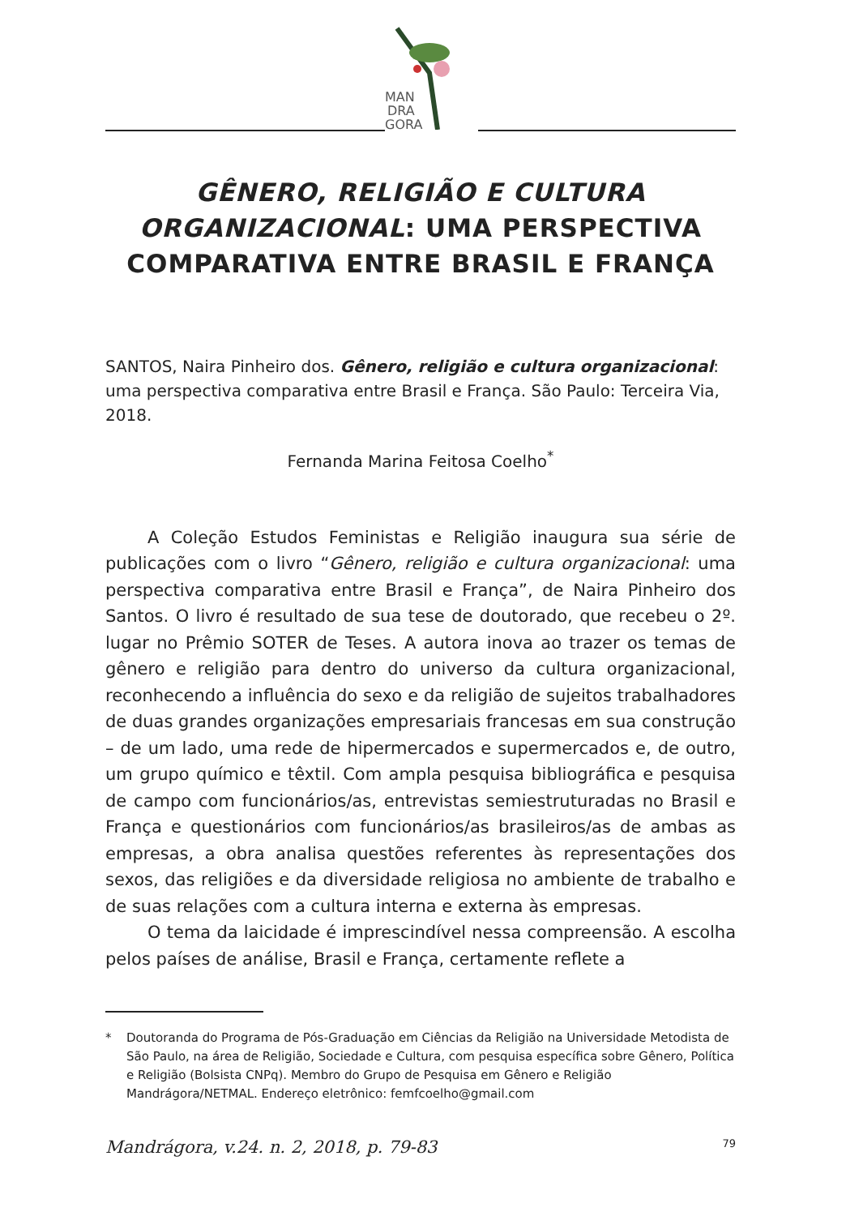MAN
DRA
GORA
GÊNERO, RELIGIÃO E CULTURA ORGANIZACIONAL: UMA PERSPECTIVA COMPARATIVA ENTRE BRASIL E FRANÇA
SANTOS, Naira Pinheiro dos. Gênero, religião e cultura organizacional: uma perspectiva comparativa entre Brasil e França. São Paulo: Terceira Via, 2018.
Fernanda Marina Feitosa Coelho<sup>*</sup>
A Coleção Estudos Feministas e Religião inaugura sua série de publicações com o livro “Gênero, religião e cultura organizacional: uma perspectiva comparativa entre Brasil e França”, de Naira Pinheiro dos Santos. O livro é resultado de sua tese de doutorado, que recebeu o 2º. lugar no Prêmio SOTER de Teses. A autora inova ao trazer os temas de gênero e religião para dentro do universo da cultura organizacional, reconhecendo a influência do sexo e da religião de sujeitos trabalhadores de duas grandes organizações empresariais francesas em sua construção – de um lado, uma rede de hipermercados e supermercados e, de outro, um grupo químico e têxtil. Com ampla pesquisa bibliográfica e pesquisa de campo com funcionários/as, entrevistas semiestruturadas no Brasil e França e questionários com funcionários/as brasileiros/as de ambas as empresas, a obra analisa questões referentes às representações dos sexos, das religiões e da diversidade religiosa no ambiente de trabalho e de suas relações com a cultura interna e externa às empresas.
O tema da laicidade é imprescindível nessa compreensão. A escolha pelos países de análise, Brasil e França, certamente reflete a
* Doutoranda do Programa de Pós-Graduação em Ciências da Religião na Universidade Metodista de São Paulo, na área de Religião, Sociedade e Cultura, com pesquisa específica sobre Gênero, Política e Religião (Bolsista CNPq). Membro do Grupo de Pesquisa em Gênero e Religião Mandrágora/NETMAL. Endereço eletrônico: femfcoelho@gmail.com
Mandrágora, v.24. n. 2, 2018, p. 79-83 79